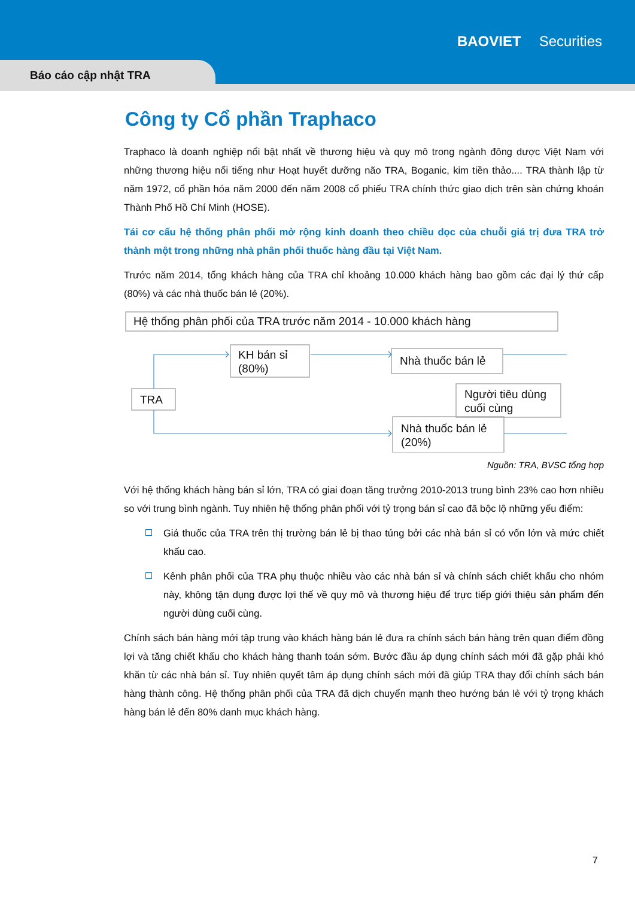BAOVIET Securities
Báo cáo cập nhật TRA
Công ty Cổ phần Traphaco
Traphaco là doanh nghiệp nổi bật nhất về thương hiệu và quy mô trong ngành đông dược Việt Nam với những thương hiệu nổi tiếng như Hoạt huyết dưỡng não TRA, Boganic, kim tiền thảo.... TRA thành lập từ năm 1972, cổ phần hóa năm 2000 đến năm 2008 cổ phiếu TRA chính thức giao dịch trên sàn chứng khoán Thành Phố Hồ Chí Minh (HOSE).
Tái cơ cấu hệ thống phân phối mở rộng kinh doanh theo chiều dọc của chuỗi giá trị đưa TRA trở thành một trong những nhà phân phối thuốc hàng đầu tại Việt Nam.
Trước năm 2014, tổng khách hàng của TRA chỉ khoảng 10.000 khách hàng bao gồm các đại lý thứ cấp (80%) và các nhà thuốc bán lẻ (20%).
Hệ thống phân phối của TRA trước năm 2014 - 10.000 khách hàng
KH bán sỉ
(80%)
Nhà thuốc bán lẻ
TRA
Người tiêu dùng
cuối cùng
Nhà thuốc bán lẻ
(20%)
Nguồn: TRA, BVSC tổng hợp
Với hệ thống khách hàng bán sỉ lớn, TRA có giai đoạn tăng trưởng 2010-2013 trung bình 23% cao hơn nhiều so với trung bình ngành. Tuy nhiên hệ thống phân phối với tỷ trọng bán sỉ cao đã bộc lộ những yếu điểm:
Giá thuốc của TRA trên thị trường bán lẻ bị thao túng bởi các nhà bán sỉ có vốn lớn và mức chiết khấu cao.
Kênh phân phối của TRA phụ thuộc nhiều vào các nhà bán sỉ và chính sách chiết khấu cho nhóm này, không tận dụng được lợi thế về quy mô và thương hiệu để trực tiếp giới thiệu sản phẩm đến người dùng cuối cùng.
Chính sách bán hàng mới tập trung vào khách hàng bán lẻ đưa ra chính sách bán hàng trên quan điểm đồng lợi và tăng chiết khấu cho khách hàng thanh toán sớm. Bước đầu áp dụng chính sách mới đã gặp phải khó khăn từ các nhà bán sỉ. Tuy nhiên quyết tâm áp dụng chính sách mới đã giúp TRA thay đổi chính sách bán hàng thành công. Hệ thống phân phối của TRA đã dịch chuyển mạnh theo hướng bán lẻ với tỷ trọng khách hàng bán lẻ đến 80% danh mục khách hàng.
7